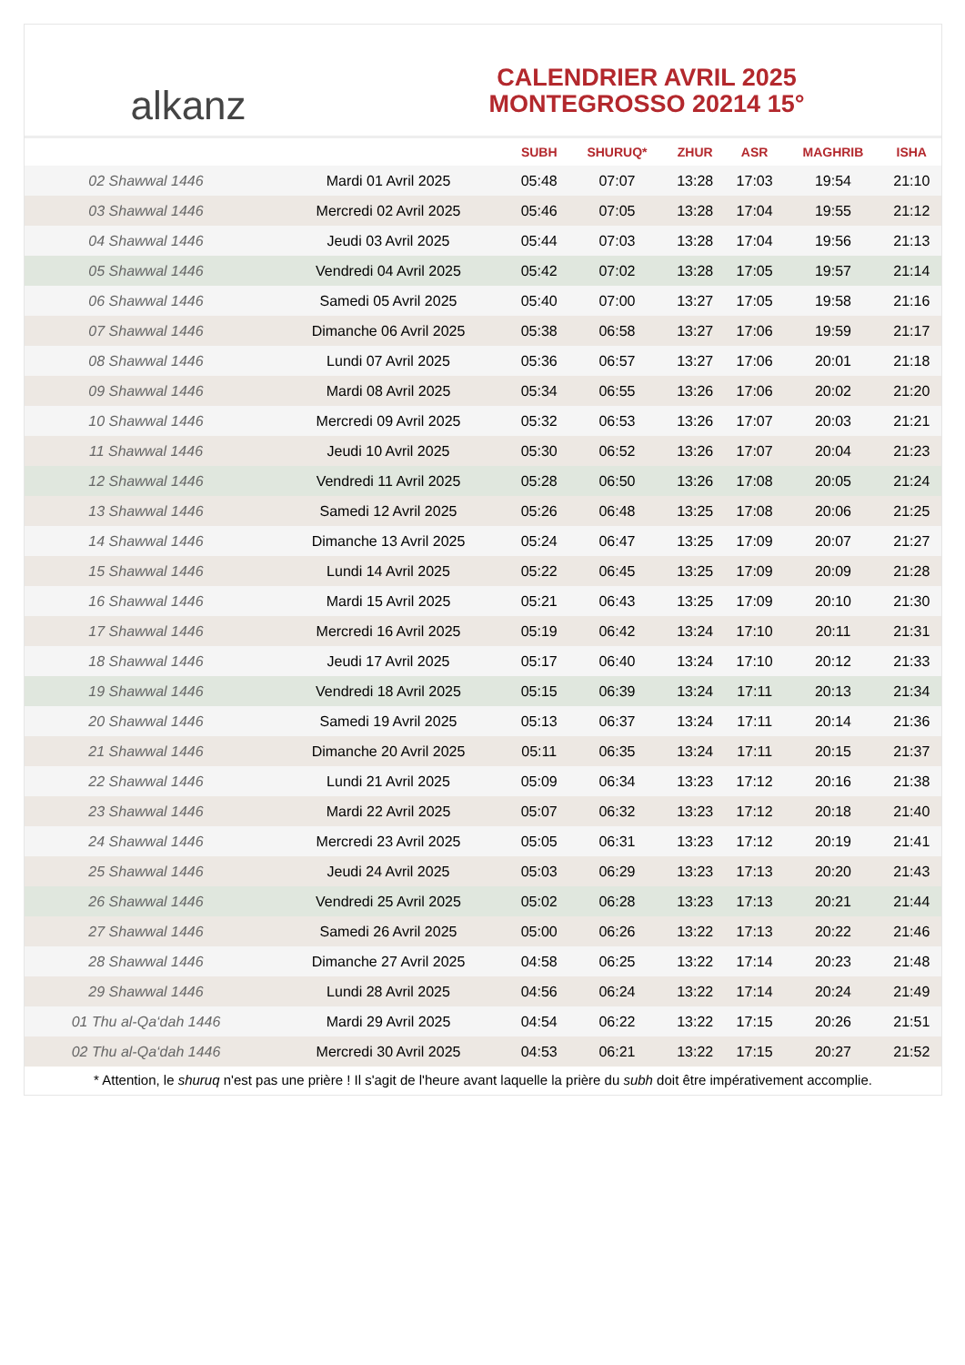alkanz
CALENDRIER AVRIL 2025
MONTEGROSSO 20214 15°
| | | SUBH | SHURUQ* | ZHUR | ASR | MAGHRIB | ISHA |
| --- | --- | --- | --- | --- | --- | --- | --- |
| 02 Shawwal 1446 | Mardi 01 Avril 2025 | 05:48 | 07:07 | 13:28 | 17:03 | 19:54 | 21:10 |
| 03 Shawwal 1446 | Mercredi 02 Avril 2025 | 05:46 | 07:05 | 13:28 | 17:04 | 19:55 | 21:12 |
| 04 Shawwal 1446 | Jeudi 03 Avril 2025 | 05:44 | 07:03 | 13:28 | 17:04 | 19:56 | 21:13 |
| 05 Shawwal 1446 | Vendredi 04 Avril 2025 | 05:42 | 07:02 | 13:28 | 17:05 | 19:57 | 21:14 |
| 06 Shawwal 1446 | Samedi 05 Avril 2025 | 05:40 | 07:00 | 13:27 | 17:05 | 19:58 | 21:16 |
| 07 Shawwal 1446 | Dimanche 06 Avril 2025 | 05:38 | 06:58 | 13:27 | 17:06 | 19:59 | 21:17 |
| 08 Shawwal 1446 | Lundi 07 Avril 2025 | 05:36 | 06:57 | 13:27 | 17:06 | 20:01 | 21:18 |
| 09 Shawwal 1446 | Mardi 08 Avril 2025 | 05:34 | 06:55 | 13:26 | 17:06 | 20:02 | 21:20 |
| 10 Shawwal 1446 | Mercredi 09 Avril 2025 | 05:32 | 06:53 | 13:26 | 17:07 | 20:03 | 21:21 |
| 11 Shawwal 1446 | Jeudi 10 Avril 2025 | 05:30 | 06:52 | 13:26 | 17:07 | 20:04 | 21:23 |
| 12 Shawwal 1446 | Vendredi 11 Avril 2025 | 05:28 | 06:50 | 13:26 | 17:08 | 20:05 | 21:24 |
| 13 Shawwal 1446 | Samedi 12 Avril 2025 | 05:26 | 06:48 | 13:25 | 17:08 | 20:06 | 21:25 |
| 14 Shawwal 1446 | Dimanche 13 Avril 2025 | 05:24 | 06:47 | 13:25 | 17:09 | 20:07 | 21:27 |
| 15 Shawwal 1446 | Lundi 14 Avril 2025 | 05:22 | 06:45 | 13:25 | 17:09 | 20:09 | 21:28 |
| 16 Shawwal 1446 | Mardi 15 Avril 2025 | 05:21 | 06:43 | 13:25 | 17:09 | 20:10 | 21:30 |
| 17 Shawwal 1446 | Mercredi 16 Avril 2025 | 05:19 | 06:42 | 13:24 | 17:10 | 20:11 | 21:31 |
| 18 Shawwal 1446 | Jeudi 17 Avril 2025 | 05:17 | 06:40 | 13:24 | 17:10 | 20:12 | 21:33 |
| 19 Shawwal 1446 | Vendredi 18 Avril 2025 | 05:15 | 06:39 | 13:24 | 17:11 | 20:13 | 21:34 |
| 20 Shawwal 1446 | Samedi 19 Avril 2025 | 05:13 | 06:37 | 13:24 | 17:11 | 20:14 | 21:36 |
| 21 Shawwal 1446 | Dimanche 20 Avril 2025 | 05:11 | 06:35 | 13:24 | 17:11 | 20:15 | 21:37 |
| 22 Shawwal 1446 | Lundi 21 Avril 2025 | 05:09 | 06:34 | 13:23 | 17:12 | 20:16 | 21:38 |
| 23 Shawwal 1446 | Mardi 22 Avril 2025 | 05:07 | 06:32 | 13:23 | 17:12 | 20:18 | 21:40 |
| 24 Shawwal 1446 | Mercredi 23 Avril 2025 | 05:05 | 06:31 | 13:23 | 17:12 | 20:19 | 21:41 |
| 25 Shawwal 1446 | Jeudi 24 Avril 2025 | 05:03 | 06:29 | 13:23 | 17:13 | 20:20 | 21:43 |
| 26 Shawwal 1446 | Vendredi 25 Avril 2025 | 05:02 | 06:28 | 13:23 | 17:13 | 20:21 | 21:44 |
| 27 Shawwal 1446 | Samedi 26 Avril 2025 | 05:00 | 06:26 | 13:22 | 17:13 | 20:22 | 21:46 |
| 28 Shawwal 1446 | Dimanche 27 Avril 2025 | 04:58 | 06:25 | 13:22 | 17:14 | 20:23 | 21:48 |
| 29 Shawwal 1446 | Lundi 28 Avril 2025 | 04:56 | 06:24 | 13:22 | 17:14 | 20:24 | 21:49 |
| 01 Thu al-Qa‘dah 1446 | Mardi 29 Avril 2025 | 04:54 | 06:22 | 13:22 | 17:15 | 20:26 | 21:51 |
| 02 Thu al-Qa‘dah 1446 | Mercredi 30 Avril 2025 | 04:53 | 06:21 | 13:22 | 17:15 | 20:27 | 21:52 |
* Attention, le shuruq n'est pas une prière ! Il s'agit de l'heure avant laquelle la prière du subh doit être impérativement accomplie.